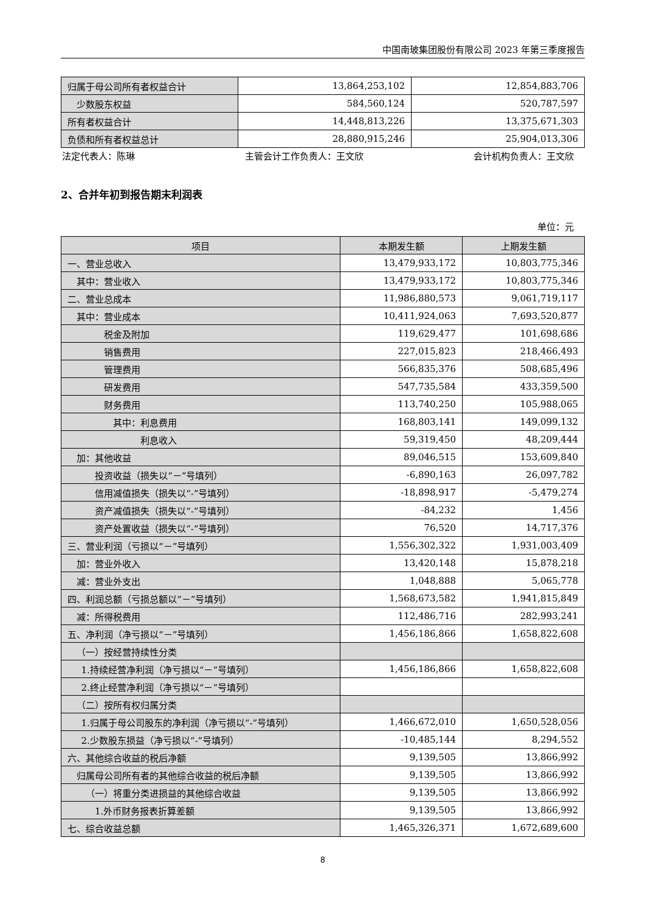中国南玻集团股份有限公司 2023 年第三季度报告
| 归属于母公司所有者权益合计 | 13,864,253,102 | 12,854,883,706 |
| 少数股东权益 | 584,560,124 | 520,787,597 |
| 所有者权益合计 | 14,448,813,226 | 13,375,671,303 |
| 负债和所有者权益总计 | 28,880,915,246 | 25,904,013,306 |
法定代表人：陈琳 主管会计工作负责人：王文欣 会计机构负责人：王文欣
2、合并年初到报告期末利润表
单位：元
| 项目 | 本期发生额 | 上期发生额 |
| --- | --- | --- |
| 一、营业总收入 | 13,479,933,172 | 10,803,775,346 |
| 其中：营业收入 | 13,479,933,172 | 10,803,775,346 |
| 二、营业总成本 | 11,986,880,573 | 9,061,719,117 |
| 其中：营业成本 | 10,411,924,063 | 7,693,520,877 |
| 税金及附加 | 119,629,477 | 101,698,686 |
| 销售费用 | 227,015,823 | 218,466,493 |
| 管理费用 | 566,835,376 | 508,685,496 |
| 研发费用 | 547,735,584 | 433,359,500 |
| 财务费用 | 113,740,250 | 105,988,065 |
| 其中：利息费用 | 168,803,141 | 149,099,132 |
| 利息收入 | 59,319,450 | 48,209,444 |
| 加：其他收益 | 89,046,515 | 153,609,840 |
| 投资收益（损失以“－”号填列） | -6,890,163 | 26,097,782 |
| 信用减值损失（损失以“-”号填列） | -18,898,917 | -5,479,274 |
| 资产减值损失（损失以“-”号填列） | -84,232 | 1,456 |
| 资产处置收益（损失以“-”号填列） | 76,520 | 14,717,376 |
| 三、营业利润（亏损以“－”号填列） | 1,556,302,322 | 1,931,003,409 |
| 加：营业外收入 | 13,420,148 | 15,878,218 |
| 减：营业外支出 | 1,048,888 | 5,065,778 |
| 四、利润总额（亏损总额以“－”号填列） | 1,568,673,582 | 1,941,815,849 |
| 减：所得税费用 | 112,486,716 | 282,993,241 |
| 五、净利润（净亏损以“－”号填列） | 1,456,186,866 | 1,658,822,608 |
| （一）按经营持续性分类 | | |
| 1.持续经营净利润（净亏损以“－”号填列） | 1,456,186,866 | 1,658,822,608 |
| 2.终止经营净利润（净亏损以“－”号填列） | | |
| （二）按所有权归属分类 | | |
| 1.归属于母公司股东的净利润（净亏损以“-”号填列） | 1,466,672,010 | 1,650,528,056 |
| 2.少数股东损益（净亏损以“-”号填列） | -10,485,144 | 8,294,552 |
| 六、其他综合收益的税后净额 | 9,139,505 | 13,866,992 |
| 归属母公司所有者的其他综合收益的税后净额 | 9,139,505 | 13,866,992 |
| （一）将重分类进损益的其他综合收益 | 9,139,505 | 13,866,992 |
| 1.外币财务报表折算差额 | 9,139,505 | 13,866,992 |
| 七、综合收益总额 | 1,465,326,371 | 1,672,689,600 |
8